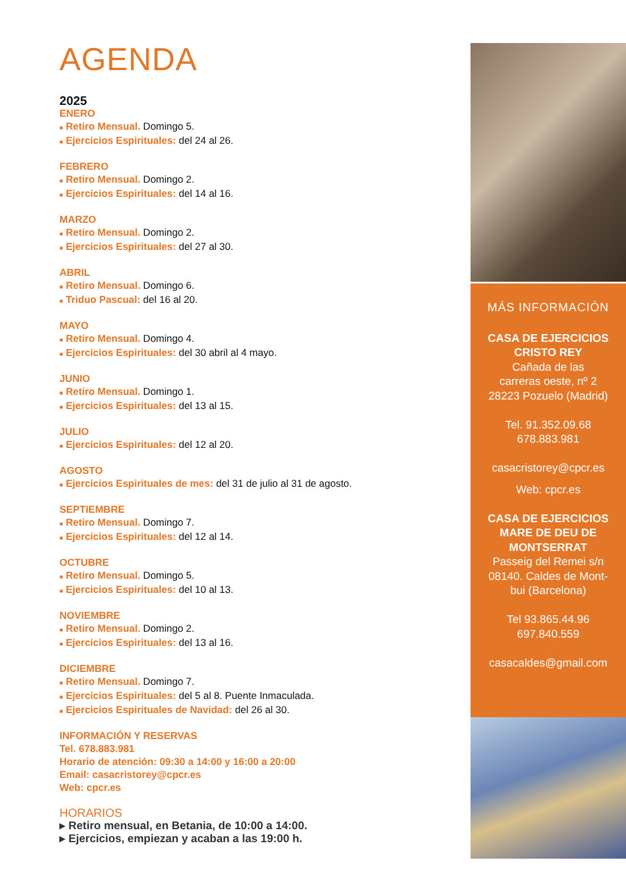AGENDA
2025
ENERO
■ Retiro Mensual. Domingo 5.
■ Ejercicios Espirituales: del 24 al 26.
FEBRERO
■ Retiro Mensual. Domingo 2.
■ Ejercicios Espirituales: del 14 al 16.
MARZO
■ Retiro Mensual. Domingo 2.
■ Ejercicios Espirituales: del 27 al 30.
ABRIL
■ Retiro Mensual. Domingo 6.
■ Triduo Pascual: del 16 al 20.
MAYO
■ Retiro Mensual. Domingo 4.
■ Ejercicios Espirituales: del 30 abril al 4 mayo.
JUNIO
■ Retiro Mensual. Domingo 1.
■ Ejercicios Espirituales: del 13 al 15.
JULIO
■ Ejercicios Espirituales: del 12 al 20.
AGOSTO
■ Ejercicios Espirituales de mes: del 31 de julio al 31 de agosto.
SEPTIEMBRE
■ Retiro Mensual. Domingo 7.
■ Ejercicios Espirituales: del 12 al 14.
OCTUBRE
■ Retiro Mensual. Domingo 5.
■ Ejercicios Espirituales: del 10 al 13.
NOVIEMBRE
■ Retiro Mensual. Domingo 2.
■ Ejercicios Espirituales: del 13 al 16.
DICIEMBRE
■ Retiro Mensual. Domingo 7.
■ Ejercicios Espirituales: del 5 al 8. Puente Inmaculada.
■ Ejercicios Espirituales de Navidad: del 26 al 30.
INFORMACIÓN Y RESERVAS
Tel. 678.883.981
Horario de atención: 09:30 a 14:00 y 16:00 a 20:00
Email: casacristorey@cpcr.es
Web: cpcr.es
HORARIOS
▸ Retiro mensual, en Betania, de 10:00 a 14:00.
▸ Ejercicios, empiezan y acaban a las 19:00 h.
MÁS INFORMACIÓN
CASA DE EJERCICIOS
CRISTO REY
Cañada de las
carreras oeste, nº 2
28223 Pozuelo (Madrid)
Tel. 91.352.09.68
678.883.981
casacristorey@cpcr.es
Web: cpcr.es
CASA DE EJERCICIOS MARE DE DEU DE MONTSERRAT
Passeig del Remei s/n
08140. Caldes de Mont-
bui (Barcelona)
Tel 93.865.44.96
697.840.559
casacaldes@gmail.com